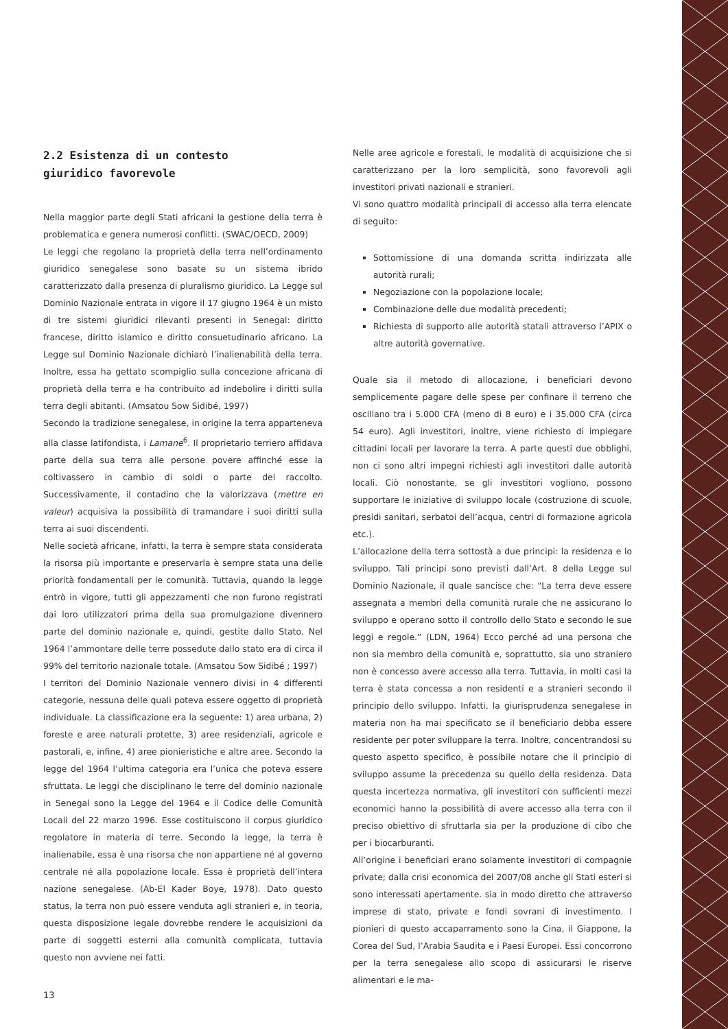2.2 Esistenza di un contesto
giuridico favorevole
Nella maggior parte degli Stati africani la gestione della terra è problematica e genera numerosi conflitti. (SWAC/OECD, 2009)
Le leggi che regolano la proprietà della terra nell’ordinamento giuridico senegalese sono basate su un sistema ibrido caratterizzato dalla presenza di pluralismo giuridico. La Legge sul Dominio Nazionale entrata in vigore il 17 giugno 1964 è un misto di tre sistemi giuridici rilevanti presenti in Senegal: diritto francese, diritto islamico e diritto consuetudinario africano. La Legge sul Dominio Nazionale dichiarò l’inalienabilità della terra. Inoltre, essa ha gettato scompiglio sulla concezione africana di proprietà della terra e ha contribuito ad indebolire i diritti sulla terra degli abitanti. (Amsatou Sow Sidibé, 1997)
Secondo la tradizione senegalese, in origine la terra apparteneva alla classe latifondista, i Lamane<sup>6</sup>. Il proprietario terriero affidava parte della sua terra alle persone povere affinché esse la coltivassero in cambio di soldi o parte del raccolto. Successivamente, il contadino che la valorizzava (mettre en valeur) acquisiva la possibilità di tramandare i suoi diritti sulla terra ai suoi discendenti.
Nelle società africane, infatti, la terra è sempre stata considerata la risorsa più importante e preservarla è sempre stata una delle priorità fondamentali per le comunità. Tuttavia, quando la legge entrò in vigore, tutti gli appezzamenti che non furono registrati dai loro utilizzatori prima della sua promulgazione divennero parte del dominio nazionale e, quindi, gestite dallo Stato. Nel 1964 l’ammontare delle terre possedute dallo stato era di circa il 99% del territorio nazionale totale. (Amsatou Sow Sidibé ; 1997)
I territori del Dominio Nazionale vennero divisi in 4 differenti categorie, nessuna delle quali poteva essere oggetto di proprietà individuale. La classificazione era la seguente: 1) area urbana, 2) foreste e aree naturali protette, 3) aree residenziali, agricole e pastorali, e, infine, 4) aree pionieristiche e altre aree. Secondo la legge del 1964 l’ultima categoria era l’unica che poteva essere sfruttata. Le leggi che disciplinano le terre del dominio nazionale in Senegal sono la Legge del 1964 e il Codice delle Comunità Locali del 22 marzo 1996. Esse costituiscono il corpus giuridico regolatore in materia di terre. Secondo la legge, la terra è inalienabile, essa è una risorsa che non appartiene né al governo centrale né alla popolazione locale. Essa è proprietà dell’intera nazione senegalese. (Ab-El Kader Boye, 1978). Dato questo status, la terra non può essere venduta agli stranieri e, in teoria, questa disposizione legale dovrebbe rendere le acquisizioni da parte di soggetti esterni alla comunità complicata, tuttavia questo non avviene nei fatti.
Nelle aree agricole e forestali, le modalità di acquisizione che si caratterizzano per la loro semplicità, sono favorevoli agli investitori privati nazionali e stranieri.
Vi sono quattro modalità principali di accesso alla terra elencate di seguito:
Sottomissione di una domanda scritta indirizzata alle autorità rurali;
Negoziazione con la popolazione locale;
Combinazione delle due modalità precedenti;
Richiesta di supporto alle autorità statali attraverso l’APIX o altre autorità governative.
Quale sia il metodo di allocazione, i beneficiari devono semplicemente pagare delle spese per confinare il terreno che oscillano tra i 5.000 CFA (meno di 8 euro) e i 35.000 CFA (circa 54 euro). Agli investitori, inoltre, viene richiesto di impiegare cittadini locali per lavorare la terra. A parte questi due obblighi, non ci sono altri impegni richiesti agli investitori dalle autorità locali. Ciò nonostante, se gli investitori vogliono, possono supportare le iniziative di sviluppo locale (costruzione di scuole, presidi sanitari, serbatoi dell’acqua, centri di formazione agricola etc.).
L’allocazione della terra sottostà a due principi: la residenza e lo sviluppo. Tali principi sono previsti dall’Art. 8 della Legge sul Dominio Nazionale, il quale sancisce che: “La terra deve essere assegnata a membri della comunità rurale che ne assicurano lo sviluppo e operano sotto il controllo dello Stato e secondo le sue leggi e regole.” (LDN, 1964) Ecco perché ad una persona che non sia membro della comunità e, soprattutto, sia uno straniero non è concesso avere accesso alla terra. Tuttavia, in molti casi la terra è stata concessa a non residenti e a stranieri secondo il principio dello sviluppo. Infatti, la giurisprudenza senegalese in materia non ha mai specificato se il beneficiario debba essere residente per poter sviluppare la terra. Inoltre, concentrandosi su questo aspetto specifico, è possibile notare che il principio di sviluppo assume la precedenza su quello della residenza. Data questa incertezza normativa, gli investitori con sufficienti mezzi economici hanno la possibilità di avere accesso alla terra con il preciso obiettivo di sfruttarla sia per la produzione di cibo che per i biocarburanti.
All’origine i beneficiari erano solamente investitori di compagnie private; dalla crisi economica del 2007/08 anche gli Stati esteri si sono interessati apertamente. sia in modo diretto che attraverso imprese di stato, private e fondi sovrani di investimento. I pionieri di questo accaparramento sono la Cina, il Giappone, la Corea del Sud, l’Arabia Saudita e i Paesi Europei. Essi concorrono per la terra senegalese allo scopo di assicurarsi le riserve alimentari e le ma-
13